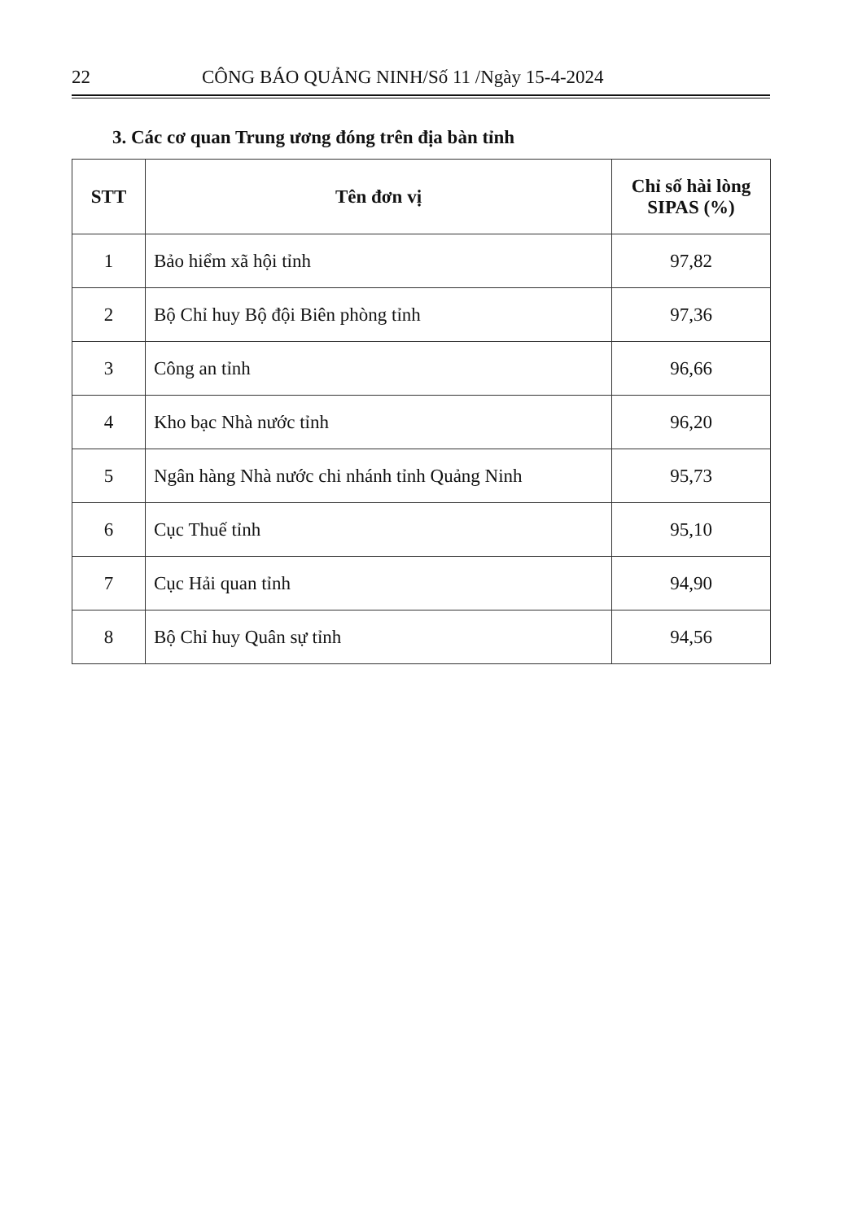22 CÔNG BÁO QUẢNG NINH/Số 11 /Ngày 15-4-2024
3. Các cơ quan Trung ương đóng trên địa bàn tỉnh
| STT | Tên đơn vị | Chỉ số hài lòng SIPAS (%) |
| --- | --- | --- |
| 1 | Bảo hiểm xã hội tỉnh | 97,82 |
| 2 | Bộ Chỉ huy Bộ đội Biên phòng tỉnh | 97,36 |
| 3 | Công an tỉnh | 96,66 |
| 4 | Kho bạc Nhà nước tỉnh | 96,20 |
| 5 | Ngân hàng Nhà nước chi nhánh tỉnh Quảng Ninh | 95,73 |
| 6 | Cục Thuế tỉnh | 95,10 |
| 7 | Cục Hải quan tỉnh | 94,90 |
| 8 | Bộ Chỉ huy Quân sự tỉnh | 94,56 |